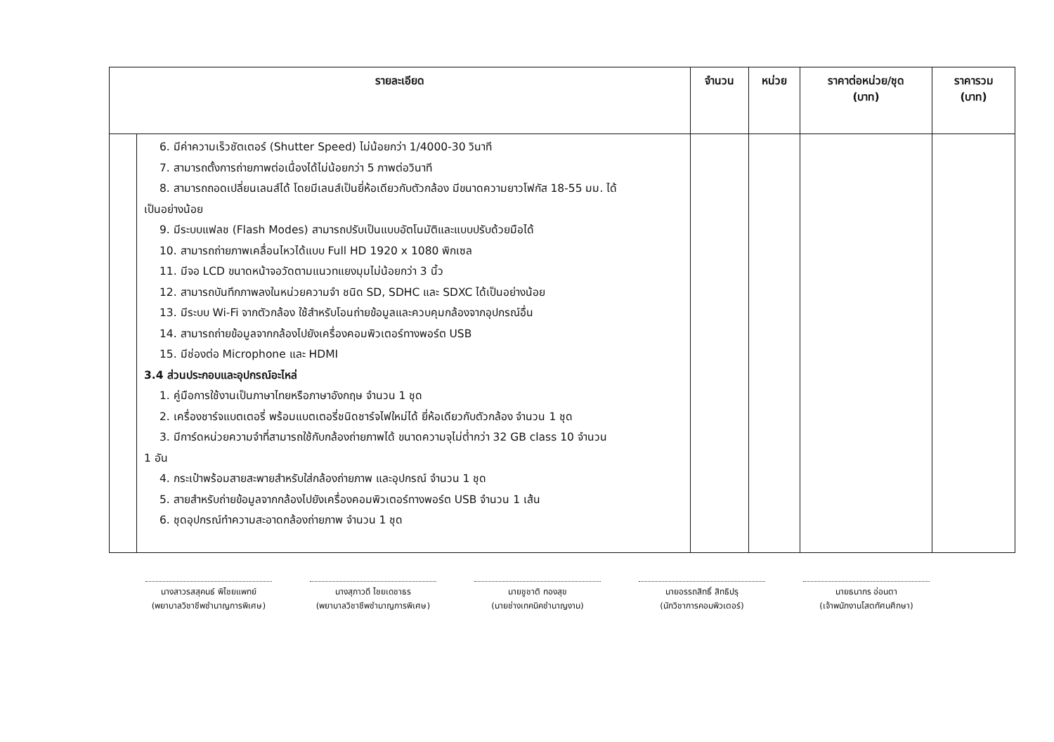| รายละเอียด | | จำนวน | หน่วย | ราคาต่อหน่วย/ชุด (บาท) | ราคารวม (บาท) |
| --- | --- | --- | --- | --- | --- |
| | 6. มีค่าความเร็วชัตเตอร์ (Shutter Speed) ไม่น้อยกว่า 1/4000-30 วินาที 7. สามารถตั้งการถ่ายภาพต่อเนื่องได้ไม่น้อยกว่า 5 ภาพต่อวินาที 8. สามารถถอดเปลี่ยนเลนส์ได้ โดยมีเลนส์เป็นยี่ห้อเดียวกับตัวกล้อง มีขนาดความยาวโฟกัส 18-55 มม. ได้ เป็นอย่างน้อย 9. มีระบบแฟลช (Flash Modes) สามารถปรับเป็นแบบอัตโนมัติและแบบปรับด้วยมือได้ 10. สามารถถ่ายภาพเคลื่อนไหวได้แบบ Full HD 1920 x 1080 พิกเซล 11. มีจอ LCD ขนาดหน้าจอวัดตามแนวทแยงมุมไม่น้อยกว่า 3 นิ้ว 12. สามารถบันทึกภาพลงในหน่วยความจำ ชนิด SD, SDHC และ SDXC ได้เป็นอย่างน้อย 13. มีระบบ Wi-Fi จากตัวกล้อง ใช้สำหรับโอนถ่ายข้อมูลและควบคุมกล้องจากอุปกรณ์อื่น 14. สามารถถ่ายข้อมูลจากกล้องไปยังเครื่องคอมพิวเตอร์ทางพอร์ต USB 15. มีช่องต่อ Microphone และ HDMI 3.4 ส่วนประกอบและอุปกรณ์อะไหล่ 1. คู่มือการใช้งานเป็นภาษาไทยหรือภาษาอังกฤษ จำนวน 1 ชุด 2. เครื่องชาร์จแบตเตอรี่ พร้อมแบตเตอรี่ชนิดชาร์จไฟใหม่ได้ ยี่ห้อเดียวกับตัวกล้อง จำนวน 1 ชุด 3. มีการ์ดหน่วยความจำที่สามารถใช้กับกล้องถ่ายภาพได้ ขนาดความจุไม่ต่ำกว่า 32 GB class 10 จำนวน 1 อัน 4. กระเป๋าพร้อมสายสะพายสำหรับใส่กล้องถ่ายภาพ และอุปกรณ์ จำนวน 1 ชุด 5. สายสำหรับถ่ายข้อมูลจากกล้องไปยังเครื่องคอมพิวเตอร์ทางพอร์ต USB จำนวน 1 เส้น 6. ชุดอุปกรณ์ทำความสะอาดกล้องถ่ายภาพ จำนวน 1 ชุด | | | | |
นางสาวรสสุคนธ์ พิไชยแพทย์
(พยาบาลวิชาชีพชำนาญการพิเศษ)
นางสุภาวดี ไชยเดชาธร
(พยาบาลวิชาชีพชำนาญการพิเศษ)
นายชูชาติ ทองสุข
(นายช่างเทคนิคชำนาญงาน)
นายอรรถสิทธิ์ สิทธิปรุ
(นักวิชาการคอมพิวเตอร์)
นายธนากร อ่อนตา
(เจ้าพนักงานโสตทัศนศึกษา)